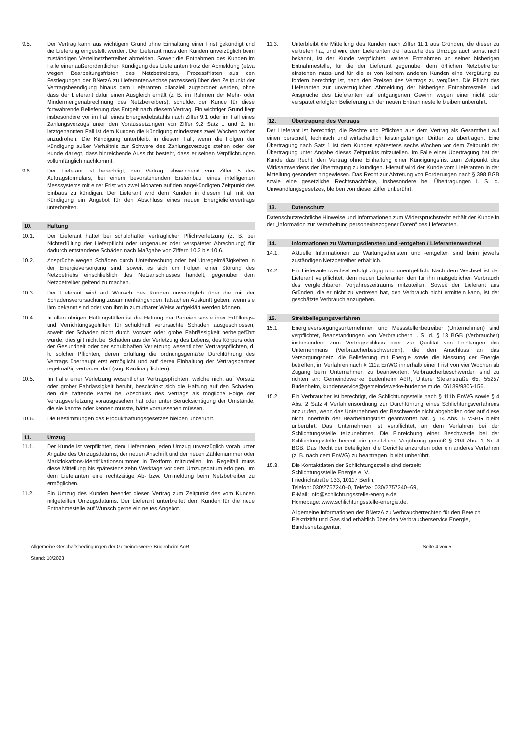9.5. Der Vertrag kann aus wichtigem Grund ohne Einhaltung einer Frist gekündigt und die Lieferung eingestellt werden. Der Lieferant muss den Kunden unverzüglich beim zuständigen Verteilnetzbetreiber abmelden. Soweit die Entnahmen des Kunden im Falle einer außerordentlichen Kündigung des Lieferanten trotz der Abmeldung (etwa wegen Bearbeitungsfristen des Netzbetreibers, Prozessfristen aus den Festlegungen der BNetzA zu Lieferantenwechselprozessen) über den Zeitpunkt der Vertragsbeendigung hinaus dem Lieferanten bilanziell zugeordnet werden, ohne dass der Lieferant dafür einen Ausgleich erhält (z. B. im Rahmen der Mehr- oder Mindermengenabrechnung des Netzbetreibers), schuldet der Kunde für diese fortwährende Belieferung das Entgelt nach diesem Vertrag. Ein wichtiger Grund liegt insbesondere vor im Fall eines Energiediebstahls nach Ziffer 9.1 oder im Fall eines Zahlungsverzugs unter den Voraussetzungen von Ziffer 9.2 Satz 1 und 2. Im letztgenannten Fall ist dem Kunden die Kündigung mindestens zwei Wochen vorher anzudrohen. Die Kündigung unterbleibt in diesem Fall, wenn die Folgen der Kündigung außer Verhältnis zur Schwere des Zahlungsverzugs stehen oder der Kunde darlegt, dass hinreichende Aussicht besteht, dass er seinen Verpflichtungen vollumfänglich nachkommt.
9.6. Der Lieferant ist berechtigt, den Vertrag, abweichend von Ziffer 5 des Auftragsformulars, bei einem bevorstehenden Ersteinbau eines intelligenten Messsystems mit einer Frist von zwei Monaten auf den angekündigten Zeitpunkt des Einbaus zu kündigen. Der Lieferant wird dem Kunden in diesem Fall mit der Kündigung ein Angebot für den Abschluss eines neuen Energieliefervertrags unterbreiten.
10. Haftung
10.1. Der Lieferant haftet bei schuldhafter vertraglicher Pflichtverletzung (z. B. bei Nichterfüllung der Lieferpflicht oder ungenauer oder verspäteter Abrechnung) für dadurch entstandene Schäden nach Maßgabe von Ziffern 10.2 bis 10.6.
10.2. Ansprüche wegen Schäden durch Unterbrechung oder bei Unregelmäßigkeiten in der Energieversorgung sind, soweit es sich um Folgen einer Störung des Netzbetriebs einschließlich des Netzanschlusses handelt, gegenüber dem Netzbetreiber geltend zu machen.
10.3. Der Lieferant wird auf Wunsch des Kunden unverzüglich über die mit der Schadensverursachung zusammenhängenden Tatsachen Auskunft geben, wenn sie ihm bekannt sind oder von ihm in zumutbarer Weise aufgeklärt werden können.
10.4. In allen übrigen Haftungsfällen ist die Haftung der Parteien sowie ihrer Erfüllungs- und Verrichtungsgehilfen für schuldhaft verursachte Schäden ausgeschlossen, soweit der Schaden nicht durch Vorsatz oder grobe Fahrlässigkeit herbeigeführt wurde; dies gilt nicht bei Schäden aus der Verletzung des Lebens, des Körpers oder der Gesundheit oder der schuldhaften Verletzung wesentlicher Vertragspflichten, d. h. solcher Pflichten, deren Erfüllung die ordnungsgemäße Durchführung des Vertrags überhaupt erst ermöglicht und auf deren Einhaltung der Vertragspartner regelmäßig vertrauen darf (sog. Kardinalpflichten).
10.5. Im Falle einer Verletzung wesentlicher Vertragspflichten, welche nicht auf Vorsatz oder grober Fahrlässigkeit beruht, beschränkt sich die Haftung auf den Schaden, den die haftende Partei bei Abschluss des Vertrags als mögliche Folge der Vertragsverletzung vorausgesehen hat oder unter Berücksichtigung der Umstände, die sie kannte oder kennen musste, hätte voraussehen müssen.
10.6. Die Bestimmungen des Produkthaftungsgesetzes bleiben unberührt.
11. Umzug
11.1. Der Kunde ist verpflichtet, dem Lieferanten jeden Umzug unverzüglich vorab unter Angabe des Umzugsdatums, der neuen Anschrift und der neuen Zählernummer oder Marktlokations-Identifikationsnummer in Textform mitzuteilen. Im Regelfall muss diese Mitteilung bis spätestens zehn Werktage vor dem Umzugsdatum erfolgen, um dem Lieferanten eine rechtzeitige Ab- bzw. Ummeldung beim Netzbetreiber zu ermöglichen.
11.2. Ein Umzug des Kunden beendet diesen Vertrag zum Zeitpunkt des vom Kunden mitgeteilten Umzugsdatums. Der Lieferant unterbreitet dem Kunden für die neue Entnahmestelle auf Wunsch gerne ein neues Angebot.
11.3. Unterbleibt die Mitteilung des Kunden nach Ziffer 11.1 aus Gründen, die dieser zu vertreten hat, und wird dem Lieferanten die Tatsache des Umzugs auch sonst nicht bekannt, ist der Kunde verpflichtet, weitere Entnahmen an seiner bisherigen Entnahmestelle, für die der Lieferant gegenüber dem örtlichen Netzbetreiber einstehen muss und für die er von keinem anderen Kunden eine Vergütung zu fordern berechtigt ist, nach den Preisen des Vertrags zu vergüten. Die Pflicht des Lieferanten zur unverzüglichen Abmeldung der bisherigen Entnahmestelle und Ansprüche des Lieferanten auf entgangenen Gewinn wegen einer nicht oder verspätet erfolgten Belieferung an der neuen Entnahmestelle bleiben unberührt.
12. Übertragung des Vertrags
Der Lieferant ist berechtigt, die Rechte und Pflichten aus dem Vertrag als Gesamtheit auf einen personell, technisch und wirtschaftlich leistungsfähigen Dritten zu übertragen. Eine Übertragung nach Satz 1 ist dem Kunden spätestens sechs Wochen vor dem Zeitpunkt der Übertragung unter Angabe dieses Zeitpunkts mitzuteilen. Im Falle einer Übertragung hat der Kunde das Recht, den Vertrag ohne Einhaltung einer Kündigungsfrist zum Zeitpunkt des Wirksamwerdens der Übertragung zu kündigen. Hierauf wird der Kunde vom Lieferanten in der Mitteilung gesondert hingewiesen. Das Recht zur Abtretung von Forderungen nach § 398 BGB sowie eine gesetzliche Rechtsnachfolge, insbesondere bei Übertragungen i. S. d. Umwandlungsgesetzes, bleiben von dieser Ziffer unberührt.
13. Datenschutz
Datenschutzrechtliche Hinweise und Informationen zum Widerspruchsrecht erhält der Kunde in der „Information zur Verarbeitung personenbezogener Daten“ des Lieferanten.
14. Informationen zu Wartungsdiensten und -entgelten / Lieferantenwechsel
14.1. Aktuelle Informationen zu Wartungsdiensten und -entgelten sind beim jeweils zuständigen Netzbetreiber erhältlich.
14.2. Ein Lieferantenwechsel erfolgt zügig und unentgeltlich. Nach dem Wechsel ist der Lieferant verpflichtet, dem neuen Lieferanten den für ihn maßgeblichen Verbrauch des vergleichbaren Vorjahreszeitraums mitzuteilen. Soweit der Lieferant aus Gründen, die er nicht zu vertreten hat, den Verbrauch nicht ermitteln kann, ist der geschätzte Verbrauch anzugeben.
15. Streitbeilegungsverfahren
15.1. Energieversorgungsunternehmen und Messstellenbetreiber (Unternehmen) sind verpflichtet, Beanstandungen von Verbrauchern i. S. d. § 13 BGB (Verbraucher) insbesondere zum Vertragsschluss oder zur Qualität von Leistungen des Unternehmens (Verbraucherbeschwerden), die den Anschluss an das Versorgungsnetz, die Belieferung mit Energie sowie die Messung der Energie betreffen, im Verfahren nach § 111a EnWG innerhalb einer Frist von vier Wochen ab Zugang beim Unternehmen zu beantworten. Verbraucherbeschwerden sind zu richten an: Gemeindewerke Budenheim AöR, Untere Stefanstraße 65, 55257 Budenheim, kundenservice@gemeindewerke-budenheim.de, 06139/9306-156.
15.2. Ein Verbraucher ist berechtigt, die Schlichtungsstelle nach § 111b EnWG sowie § 4 Abs. 2 Satz 4 Verfahrensordnung zur Durchführung eines Schlichtungsverfahrens anzurufen, wenn das Unternehmen der Beschwerde nicht abgeholfen oder auf diese nicht innerhalb der Bearbeitungsfrist geantwortet hat. § 14 Abs. 5 VSBG bleibt unberührt. Das Unternehmen ist verpflichtet, an dem Verfahren bei der Schlichtungsstelle teilzunehmen. Die Einreichung einer Beschwerde bei der Schlichtungsstelle hemmt die gesetzliche Verjährung gemäß § 204 Abs. 1 Nr. 4 BGB. Das Recht der Beteiligten, die Gerichte anzurufen oder ein anderes Verfahren (z. B. nach dem EnWG) zu beantragen, bleibt unberührt.
15.3. Die Kontaktdaten der Schlichtungsstelle sind derzeit:
Schlichtungsstelle Energie e. V.,
Friedrichstraße 133, 10117 Berlin,
Telefon: 030/2757240–0, Telefax: 030/2757240–69,
E-Mail: info@schlichtungsstelle-energie.de,
Homepage: www.schlichtungsstelle-energie.de.
Allgemeine Informationen der BNetzA zu Verbraucherrechten für den Bereich Elektrizität und Gas sind erhältlich über den Verbraucherservice Energie, Bundesnetzagentur,
Allgemeine Geschäftsbedingungen der Gemeindewerke Budenheim AöR Seite 4 von 5
Stand: 10/2023